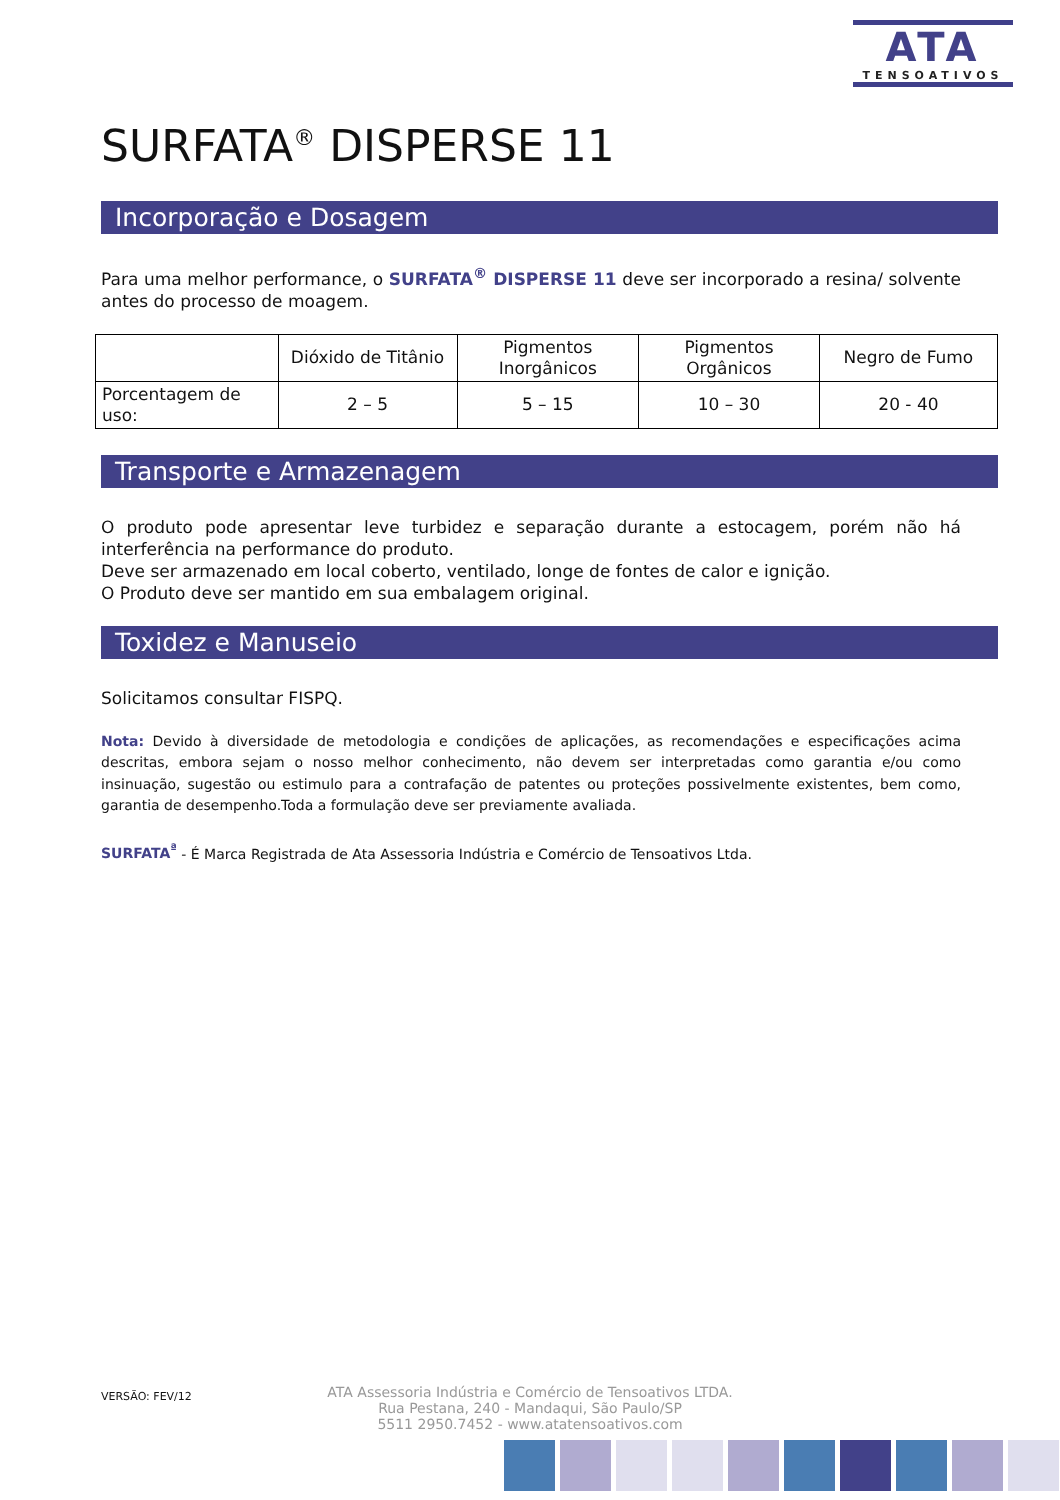ATA
TENSOATIVOS
SURFATA<sup>®</sup> DISPERSE 11
Incorporação e Dosagem
Para uma melhor performance, o SURFATA<sup>®</sup> DISPERSE 11 deve ser incorporado a resina/ solvente antes do processo de moagem.
| | Dióxido de Titânio | Pigmentos Inorgânicos | Pigmentos Orgânicos | Negro de Fumo |
| --- | --- | --- | --- | --- |
| Porcentagem de uso: | 2 – 5 | 5 – 15 | 10 – 30 | 20 - 40 |
Transporte e Armazenagem
O produto pode apresentar leve turbidez e separação durante a estocagem, porém não há interferência na performance do produto.
Deve ser armazenado em local coberto, ventilado, longe de fontes de calor e ignição.
O Produto deve ser mantido em sua embalagem original.
Toxidez e Manuseio
Solicitamos consultar FISPQ.
Nota: Devido à diversidade de metodologia e condições de aplicações, as recomendações e especificações acima descritas, embora sejam o nosso melhor conhecimento, não devem ser interpretadas como garantia e/ou como insinuação, sugestão ou estimulo para a contrafação de patentes ou proteções possivelmente existentes, bem como, garantia de desempenho.Toda a formulação deve ser previamente avaliada.
SURFATA<sup>ª</sup> - É Marca Registrada de Ata Assessoria Indústria e Comércio de Tensoativos Ltda.
VERSÃO: FEV/12
ATA Assessoria Indústria e Comércio de Tensoativos LTDA.
Rua Pestana, 240 - Mandaqui, São Paulo/SP
5511 2950.7452 - www.atatensoativos.com